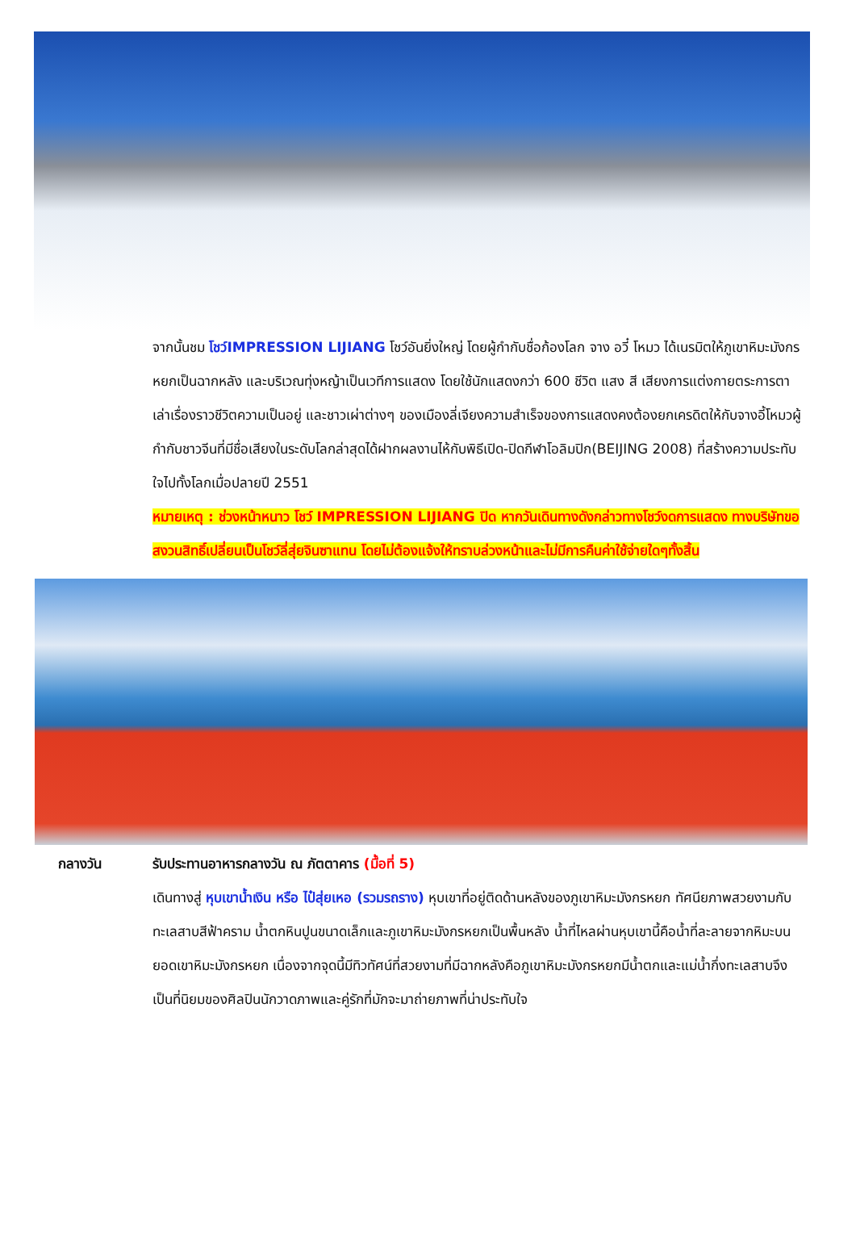จากนั้นชม โชว์IMPRESSION LIJIANG โชว์อันยิ่งใหญ่ โดยผู้กำกับชื่อก้องโลก จาง อวี๋ โหมว ได้เนรมิตให้ภูเขาหิมะมังกรหยกเป็นฉากหลัง และบริเวณทุ่งหญ้าเป็นเวทีการแสดง โดยใช้นักแสดงกว่า 600 ชีวิต แสง สี เสียงการแต่งกายตระการตา เล่าเรื่องราวชีวิตความเป็นอยู่ และชาวเผ่าต่างๆ ของเมืองลี่เจียงความสำเร็จของการแสดงคงต้องยกเครดิตให้กับจางอี้โหมวผู้กำกับชาวจีนที่มีชื่อเสียงในระดับโลกล่าสุดได้ฝากผลงานไห้กับพิธีเปิด-ปิดกีฬาโอลิมปิก(BEIJING 2008) ที่สร้างความประทับใจไปทั้งโลกเมื่อปลายปี 2551
หมายเหตุ : ช่วงหน้าหนาว โชว์ IMPRESSION LIJIANG ปิด หากวันเดินทางดังกล่าวทางโชว์งดการแสดง ทางบริษัทขอสงวนสิทธิ์เปลี่ยนเป็นโชว์ลี่สุ่ยจินซาแทน โดยไม่ต้องแจ้งให้ทราบล่วงหน้าและไม่มีการคืนค่าใช้จ่ายใดๆทั้งสิ้น
กลางวัน รับประทานอาหารกลางวัน ณ ภัตตาคาร (มื้อที่ 5)
เดินทางสู่ หุบเขาน้ำเงิน หรือ ไป๋สุ่ยเหอ (รวมรถราง) หุบเขาที่อยู่ติดด้านหลังของภูเขาหิมะมังกรหยก ทัศนียภาพสวยงามกับทะเลสาบสีฟ้าคราม น้ำตกหินปูนขนาดเล็กและภูเขาหิมะมังกรหยกเป็นพื้นหลัง น้ำที่ไหลผ่านหุบเขานี้คือน้ำที่ละลายจากหิมะบนยอดเขาหิมะมังกรหยก เนื่องจากจุดนี้มีทิวทัศน์ที่สวยงามที่มีฉากหลังคือภูเขาหิมะมังกรหยกมีน้ำตกและแม่น้ำกึ่งทะเลสาบจึงเป็นที่นิยมของศิลปินนักวาดภาพและคู่รักที่มักจะมาถ่ายภาพที่น่าประทับใจ